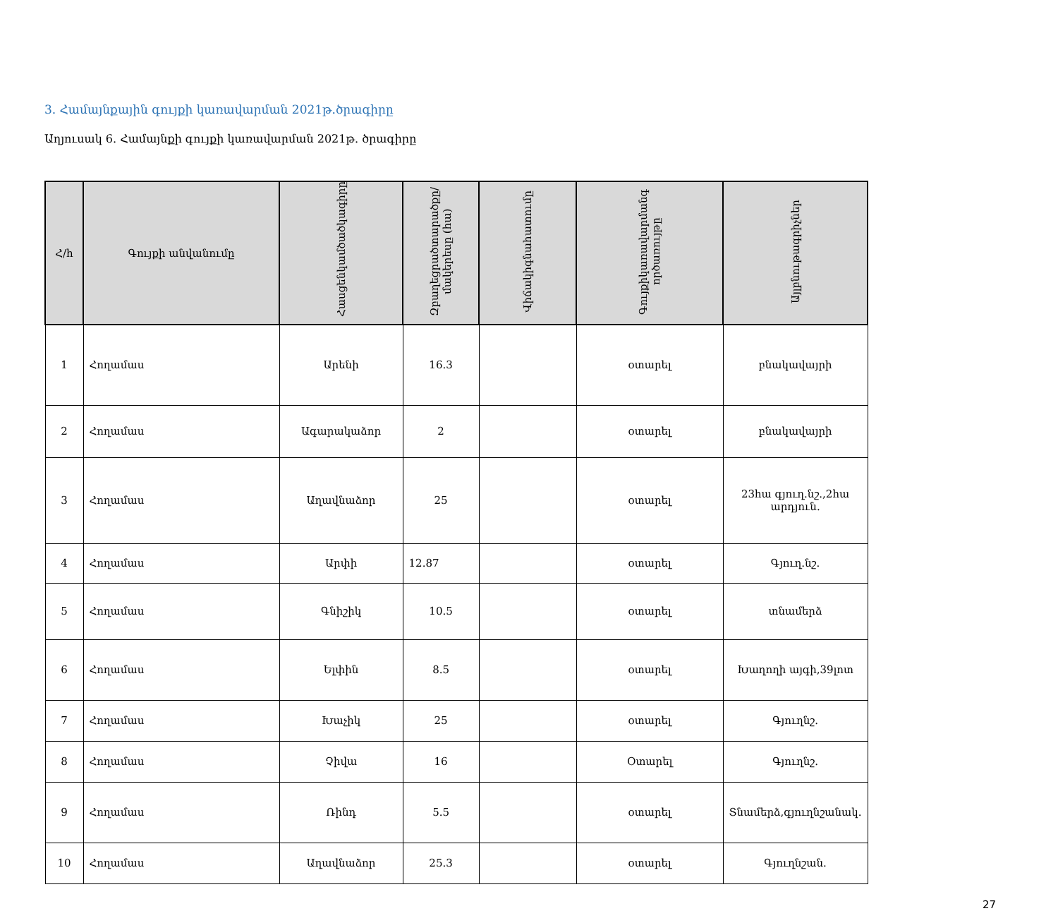3. Համայնքային գույքի կառավարման 2021թ.ծրագիրը
Աղյուսակ 6. Համայնքի գույքի կառավարման 2021թ. ծրագիրը
| Հ/h | Գույքի անվանումը | Հասցենկամծածկագիրը | Զբաղեցրածտարածքը/ մակերեսը (հա) | Վիճակիգնահատումը | Գույքիկառավարմանգ ործառույթը | Այլբնութագրիչներ |
| --- | --- | --- | --- | --- | --- | --- |
| 1 | Հողամաս | Արենի | 16.3 | | օտարել | բնակավայրի |
| 2 | Հողամաս | Ագարակաձոր | 2 | | օտարել | բնակավայրի |
| 3 | Հողամաս | Աղավնաձոր | 25 | | օտարել | 23հա գյուղ.նշ.,2հա արդյուն. |
| 4 | Հողամաս | Արփի | 12.87 | | օտարել | Գյուղ.նշ. |
| 5 | Հողամաս | Գնիշիկ | 10.5 | | օտարել | տնամերձ |
| 6 | Հողամաս | Ելփին | 8.5 | | օտարել | Խաղողի այգի,39լոտ |
| 7 | Հողամաս | Խաչիկ | 25 | | օտարել | Գյուղնշ. |
| 8 | Հողամաս | Չիվա | 16 | | Օտարել | Գյուղնշ. |
| 9 | Հողամաս | Ռինդ | 5.5 | | օտարել | Տնամերձ,գյուղնշանակ. |
| 10 | Հողամաս | Աղավնաձոր | 25.3 | | օտարել | Գյուղնշան. |
27